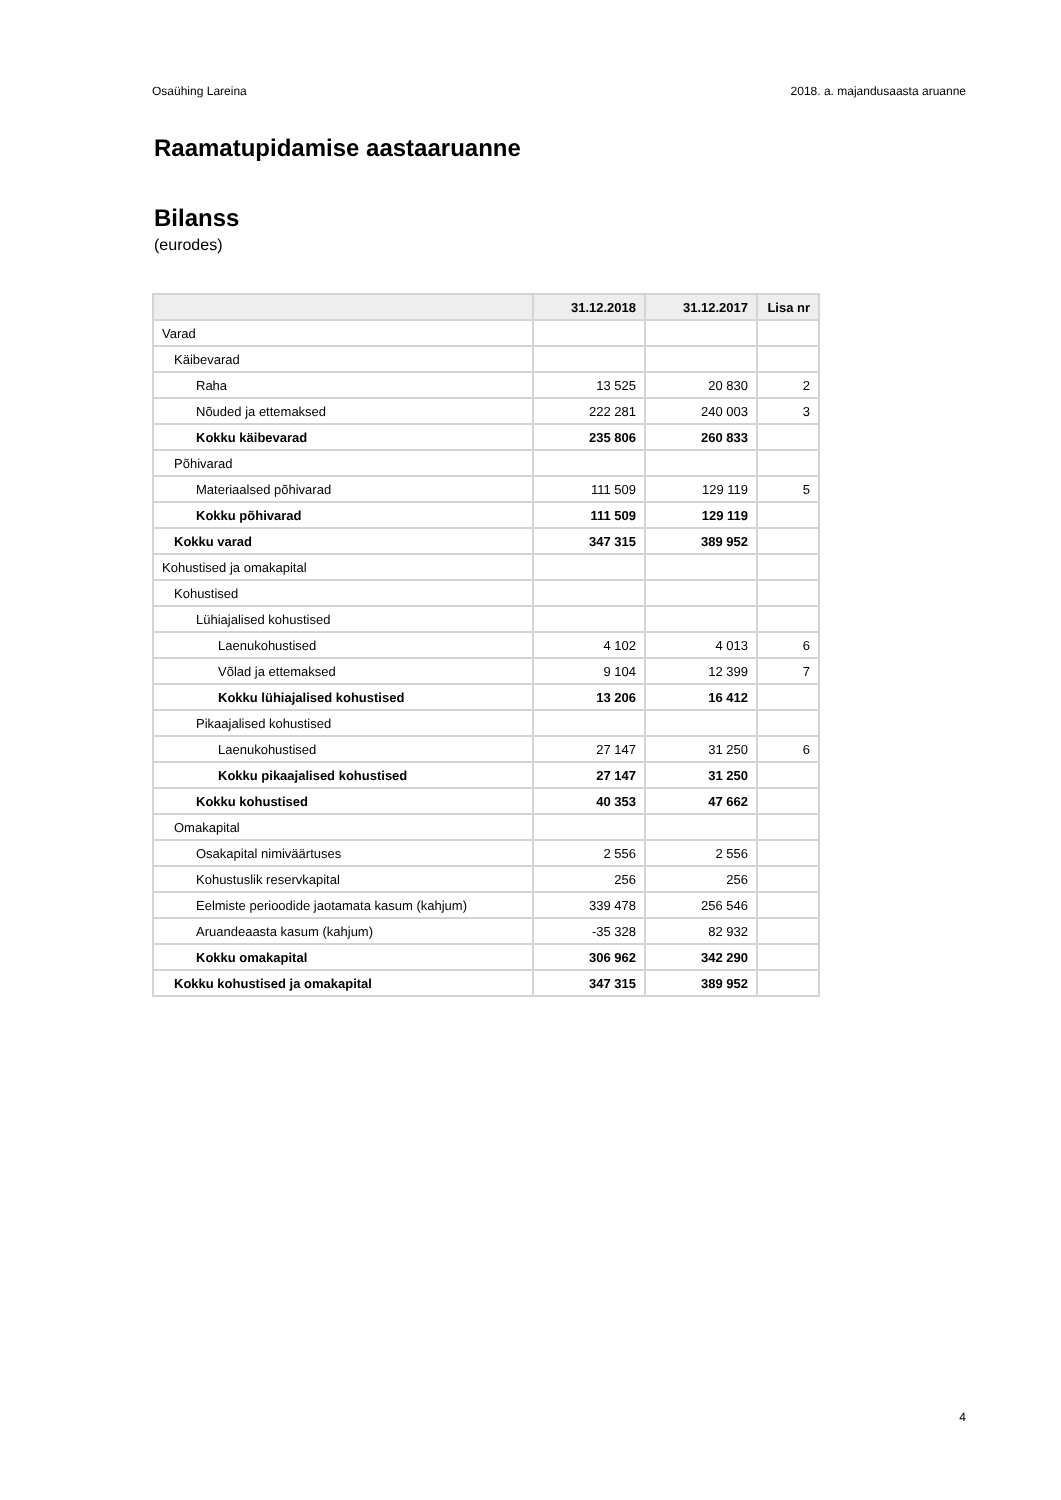Osaühing Lareina 2018. a. majandusaasta aruanne
Raamatupidamise aastaaruanne
Bilanss
(eurodes)
| | 31.12.2018 | 31.12.2017 | Lisa nr |
| --- | --- | --- | --- |
| Varad | | | |
| Käibevarad | | | |
| Raha | 13 525 | 20 830 | 2 |
| Nõuded ja ettemaksed | 222 281 | 240 003 | 3 |
| Kokku käibevarad | 235 806 | 260 833 | |
| Põhivarad | | | |
| Materiaalsed põhivarad | 111 509 | 129 119 | 5 |
| Kokku põhivarad | 111 509 | 129 119 | |
| Kokku varad | 347 315 | 389 952 | |
| Kohustised ja omakapital | | | |
| Kohustised | | | |
| Lühiajalised kohustised | | | |
| Laenukohustised | 4 102 | 4 013 | 6 |
| Võlad ja ettemaksed | 9 104 | 12 399 | 7 |
| Kokku lühiajalised kohustised | 13 206 | 16 412 | |
| Pikaajalised kohustised | | | |
| Laenukohustised | 27 147 | 31 250 | 6 |
| Kokku pikaajalised kohustised | 27 147 | 31 250 | |
| Kokku kohustised | 40 353 | 47 662 | |
| Omakapital | | | |
| Osakapital nimiväärtuses | 2 556 | 2 556 | |
| Kohustuslik reservkapital | 256 | 256 | |
| Eelmiste perioodide jaotamata kasum (kahjum) | 339 478 | 256 546 | |
| Aruandeaasta kasum (kahjum) | -35 328 | 82 932 | |
| Kokku omakapital | 306 962 | 342 290 | |
| Kokku kohustised ja omakapital | 347 315 | 389 952 | |
4